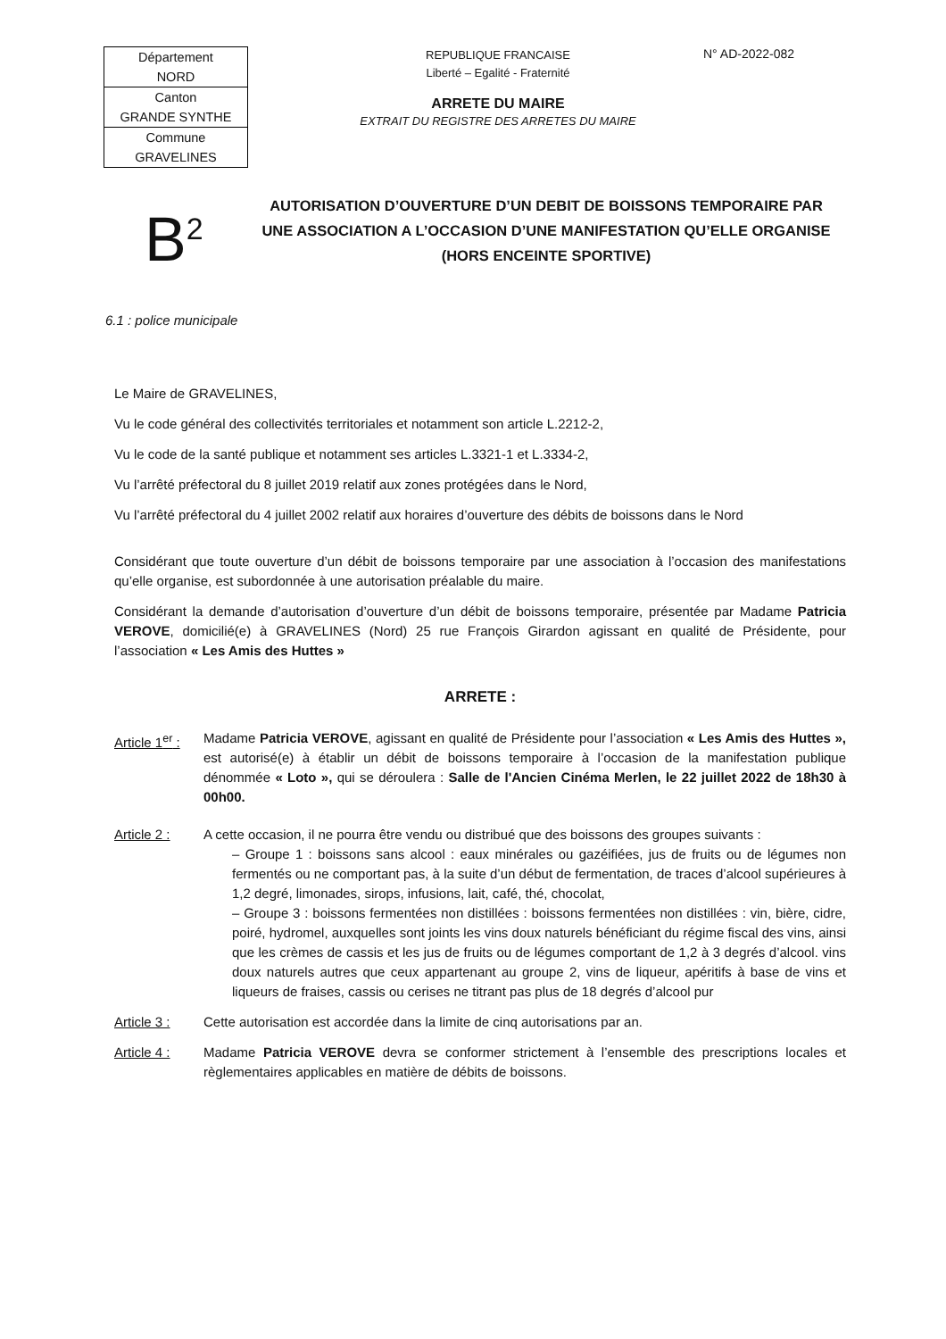| Département NORD |
| Canton GRANDE SYNTHE |
| Commune GRAVELINES |
REPUBLIQUE FRANCAISE
Liberté – Egalité - Fraternité
ARRETE DU MAIRE
EXTRAIT DU REGISTRE DES ARRETES DU MAIRE
N° AD-2022-082
B<sup>2</sup>
AUTORISATION D’OUVERTURE D’UN DEBIT DE BOISSONS TEMPORAIRE PAR UNE ASSOCIATION A L’OCCASION D’UNE MANIFESTATION QU’ELLE ORGANISE (HORS ENCEINTE SPORTIVE)
6.1 : police municipale
Le Maire de GRAVELINES,
Vu le code général des collectivités territoriales et notamment son article L.2212-2,
Vu le code de la santé publique et notamment ses articles L.3321-1 et L.3334-2,
Vu l’arrêté préfectoral du 8 juillet 2019 relatif aux zones protégées dans le Nord,
Vu l’arrêté préfectoral du 4 juillet 2002 relatif aux horaires d’ouverture des débits de boissons dans le Nord
Considérant que toute ouverture d’un débit de boissons temporaire par une association à l’occasion des manifestations qu’elle organise, est subordonnée à une autorisation préalable du maire.
Considérant la demande d’autorisation d’ouverture d’un débit de boissons temporaire, présentée par Madame Patricia VEROVE, domicilié(e) à GRAVELINES (Nord) 25 rue François Girardon agissant en qualité de Présidente, pour l’association « Les Amis des Huttes »
ARRETE :
Article 1<sup>er</sup> :
Madame Patricia VEROVE, agissant en qualité de Présidente pour l’association « Les Amis des Huttes », est autorisé(e) à établir un débit de boissons temporaire à l’occasion de la manifestation publique dénommée « Loto », qui se déroulera : Salle de l'Ancien Cinéma Merlen, le 22 juillet 2022 de 18h30 à 00h00.
Article 2 : A cette occasion, il ne pourra être vendu ou distribué que des boissons des groupes suivants :
– Groupe 1 : boissons sans alcool : eaux minérales ou gazéifiées, jus de fruits ou de légumes non fermentés ou ne comportant pas, à la suite d’un début de fermentation, de traces d’alcool supérieures à 1,2 degré, limonades, sirops, infusions, lait, café, thé, chocolat,
– Groupe 3 : boissons fermentées non distillées : boissons fermentées non distillées : vin, bière, cidre, poiré, hydromel, auxquelles sont joints les vins doux naturels bénéficiant du régime fiscal des vins, ainsi que les crèmes de cassis et les jus de fruits ou de légumes comportant de 1,2 à 3 degrés d’alcool. vins doux naturels autres que ceux appartenant au groupe 2, vins de liqueur, apéritifs à base de vins et liqueurs de fraises, cassis ou cerises ne titrant pas plus de 18 degrés d’alcool pur
Article 3 : Cette autorisation est accordée dans la limite de cinq autorisations par an.
Article 4 : Madame Patricia VEROVE devra se conformer strictement à l’ensemble des prescriptions locales et règlementaires applicables en matière de débits de boissons.